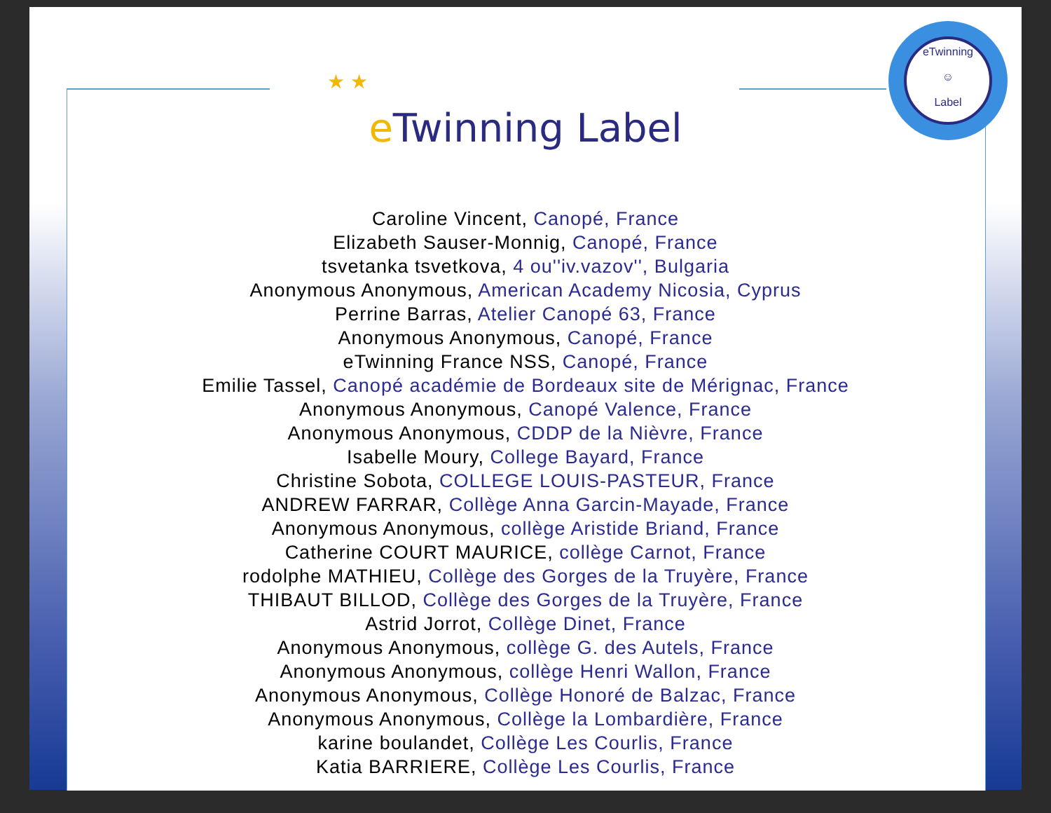★ ★
eTwinning
☺
Label
e Twinning Label
Caroline Vincent, Canopé, France
Elizabeth Sauser-Monnig, Canopé, France
tsvetanka tsvetkova, 4 ou''iv.vazov'', Bulgaria
Anonymous Anonymous, American Academy Nicosia, Cyprus
Perrine Barras, Atelier Canopé 63, France
Anonymous Anonymous, Canopé, France
eTwinning France NSS, Canopé, France
Emilie Tassel, Canopé académie de Bordeaux site de Mérignac, France
Anonymous Anonymous, Canopé Valence, France
Anonymous Anonymous, CDDP de la Nièvre, France
Isabelle Moury, College Bayard, France
Christine Sobota, COLLEGE LOUIS-PASTEUR, France
ANDREW FARRAR, Collège Anna Garcin-Mayade, France
Anonymous Anonymous, collège Aristide Briand, France
Catherine COURT MAURICE, collège Carnot, France
rodolphe MATHIEU, Collège des Gorges de la Truyère, France
THIBAUT BILLOD, Collège des Gorges de la Truyère, France
Astrid Jorrot, Collège Dinet, France
Anonymous Anonymous, collège G. des Autels, France
Anonymous Anonymous, collège Henri Wallon, France
Anonymous Anonymous, Collège Honoré de Balzac, France
Anonymous Anonymous, Collège la Lombardière, France
karine boulandet, Collège Les Courlis, France
Katia BARRIERE, Collège Les Courlis, France